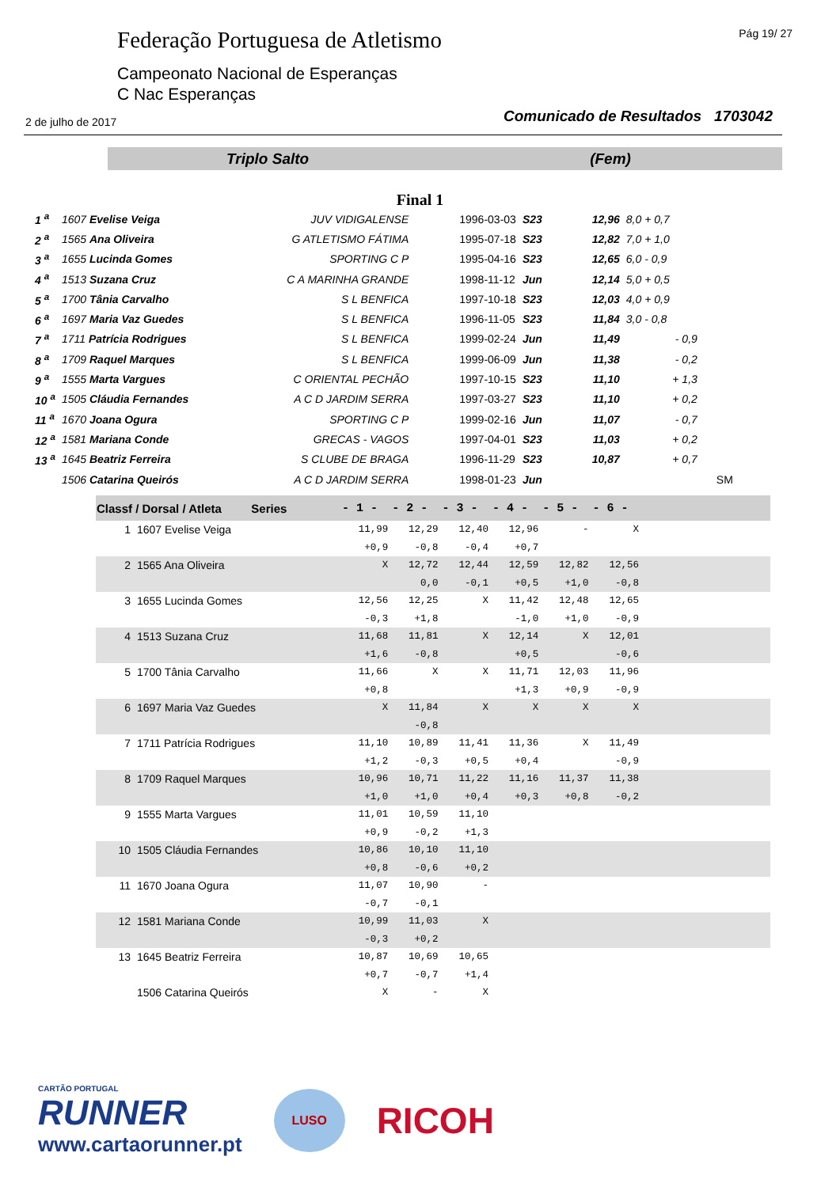Federação Portuguesa de Atletismo
Campeonato Nacional de Esperanças
C Nac Esperanças
Pág 19/ 27
2 de julho de 2017
Comunicado de Resultados 1703042
Triplo Salto (Fem)
Final 1
| 1 <sup>a</sup> | 1607 Evelise Veiga | JUV VIDIGALENSE | 1996-03-03 | S23 | 12,96 | 8,0 + 0,7 | |
| 2 <sup>a</sup> | 1565 Ana Oliveira | G ATLETISMO FÁTIMA | 1995-07-18 | S23 | 12,82 | 7,0 + 1,0 | |
| 3 <sup>a</sup> | 1655 Lucinda Gomes | SPORTING C P | 1995-04-16 | S23 | 12,65 | 6,0 - 0,9 | |
| 4 <sup>a</sup> | 1513 Suzana Cruz | C A MARINHA GRANDE | 1998-11-12 | Jun | 12,14 | 5,0 + 0,5 | |
| 5 <sup>a</sup> | 1700 Tânia Carvalho | S L BENFICA | 1997-10-18 | S23 | 12,03 | 4,0 + 0,9 | |
| 6 <sup>a</sup> | 1697 Maria Vaz Guedes | S L BENFICA | 1996-11-05 | S23 | 11,84 | 3,0 - 0,8 | |
| 7 <sup>a</sup> | 1711 Patrícia Rodrigues | S L BENFICA | 1999-02-24 | Jun | 11,49 | - 0,9 | |
| 8 <sup>a</sup> | 1709 Raquel Marques | S L BENFICA | 1999-06-09 | Jun | 11,38 | - 0,2 | |
| 9 <sup>a</sup> | 1555 Marta Vargues | C ORIENTAL PECHÃO | 1997-10-15 | S23 | 11,10 | + 1,3 | |
| 10 <sup>a</sup> | 1505 Cláudia Fernandes | A C D JARDIM SERRA | 1997-03-27 | S23 | 11,10 | + 0,2 | |
| 11 <sup>a</sup> | 1670 Joana Ogura | SPORTING C P | 1999-02-16 | Jun | 11,07 | - 0,7 | |
| 12 <sup>a</sup> | 1581 Mariana Conde | GRECAS - VAGOS | 1997-04-01 | S23 | 11,03 | + 0,2 | |
| 13 <sup>a</sup> | 1645 Beatriz Ferreira | S CLUBE DE BRAGA | 1996-11-29 | S23 | 10,87 | + 0,7 | |
| | 1506 Catarina Queirós | A C D JARDIM SERRA | 1998-01-23 | Jun | | | SM |
| Classf / Dorsal / Atleta Series | | - 1 - | - 2 - | - 3 - | - 4 - | - 5 - | - 6 - | |
| --- | --- | --- | --- | --- | --- | --- | --- | --- |
| 1 | 1607 Evelise Veiga | 11,99 | 12,29 | 12,40 | 12,96 | - | X | |
| | | +0,9 | -0,8 | -0,4 | +0,7 | | | |
| 2 | 1565 Ana Oliveira | X | 12,72 | 12,44 | 12,59 | 12,82 | 12,56 | |
| | | | 0,0 | -0,1 | +0,5 | +1,0 | -0,8 | |
| 3 | 1655 Lucinda Gomes | 12,56 | 12,25 | X | 11,42 | 12,48 | 12,65 | |
| | | -0,3 | +1,8 | | -1,0 | +1,0 | -0,9 | |
| 4 | 1513 Suzana Cruz | 11,68 | 11,81 | X | 12,14 | X | 12,01 | |
| | | +1,6 | -0,8 | | +0,5 | | -0,6 | |
| 5 | 1700 Tânia Carvalho | 11,66 | X | X | 11,71 | 12,03 | 11,96 | |
| | | +0,8 | | | +1,3 | +0,9 | -0,9 | |
| 6 | 1697 Maria Vaz Guedes | X | 11,84 | X | X | X | X | |
| | | | -0,8 | | | | | |
| 7 | 1711 Patrícia Rodrigues | 11,10 | 10,89 | 11,41 | 11,36 | X | 11,49 | |
| | | +1,2 | -0,3 | +0,5 | +0,4 | | -0,9 | |
| 8 | 1709 Raquel Marques | 10,96 | 10,71 | 11,22 | 11,16 | 11,37 | 11,38 | |
| | | +1,0 | +1,0 | +0,4 | +0,3 | +0,8 | -0,2 | |
| 9 | 1555 Marta Vargues | 11,01 | 10,59 | 11,10 | | | | |
| | | +0,9 | -0,2 | +1,3 | | | | |
| 10 | 1505 Cláudia Fernandes | 10,86 | 10,10 | 11,10 | | | | |
| | | +0,8 | -0,6 | +0,2 | | | | |
| 11 | 1670 Joana Ogura | 11,07 | 10,90 | - | | | | |
| | | -0,7 | -0,1 | | | | | |
| 12 | 1581 Mariana Conde | 10,99 | 11,03 | X | | | | |
| | | -0,3 | +0,2 | | | | | |
| 13 | 1645 Beatriz Ferreira | 10,87 | 10,69 | 10,65 | | | | |
| | | +0,7 | -0,7 | +1,4 | | | | |
| | 1506 Catarina Queirós | X | - | X | | | | |
CARTÃO PORTUGAL
RUNNER
www.cartaorunner.pt
LUSO
RICOH